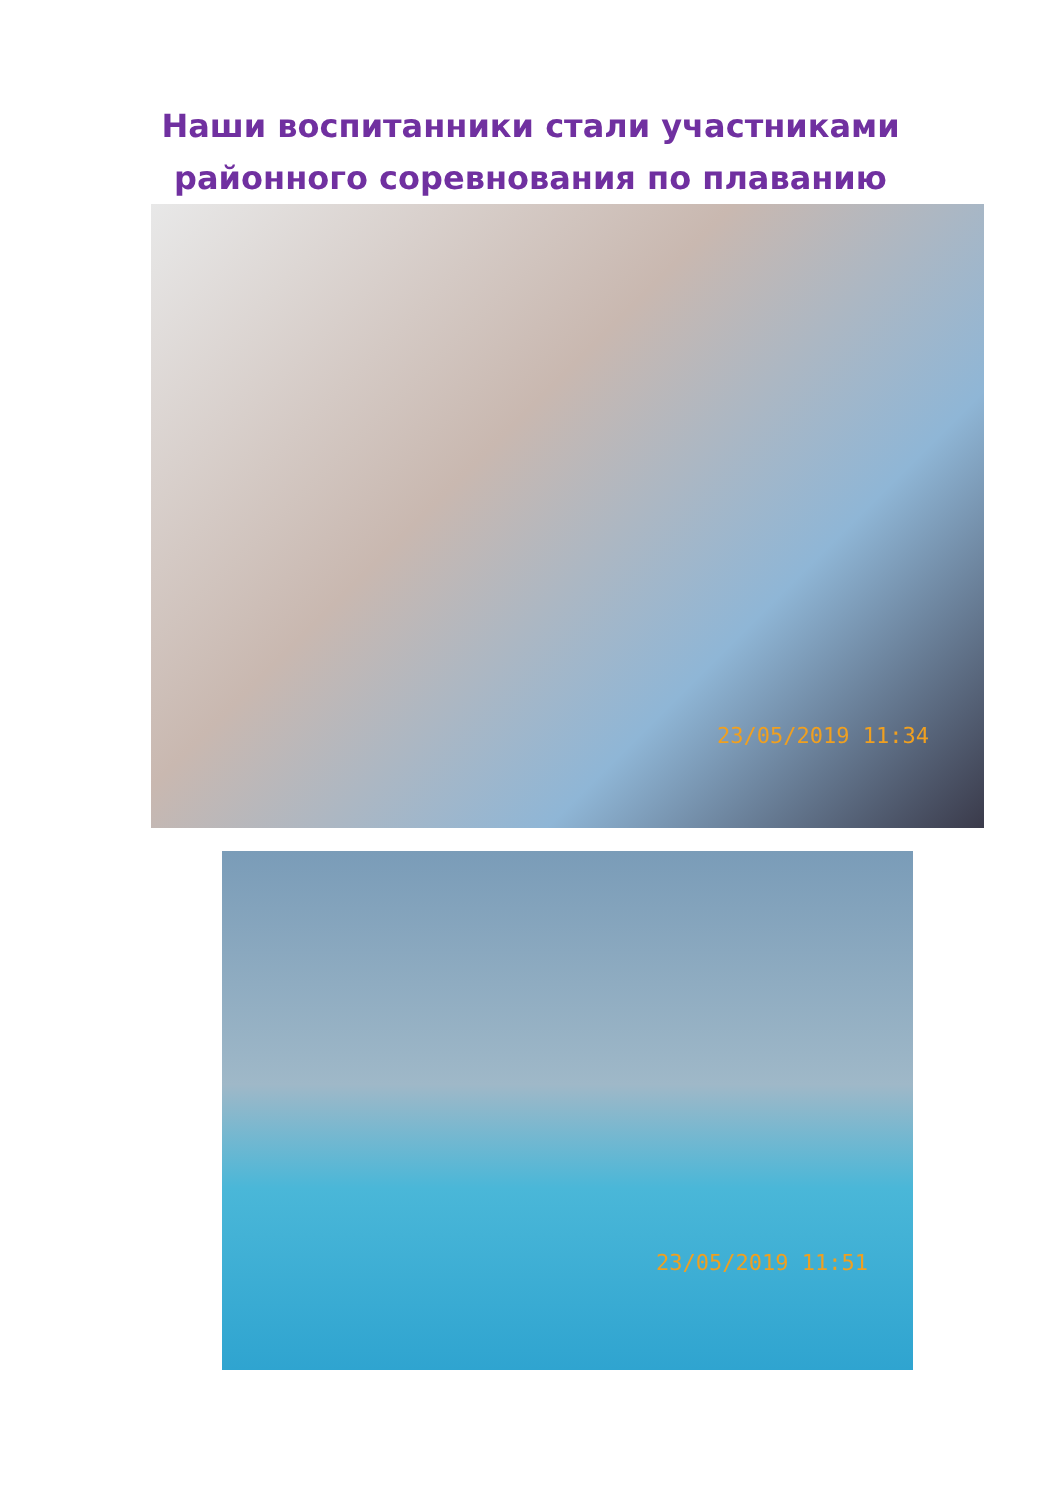Наши воспитанники стали участниками
районного соревнования по плаванию
23/05/2019 11:34
23/05/2019 11:51